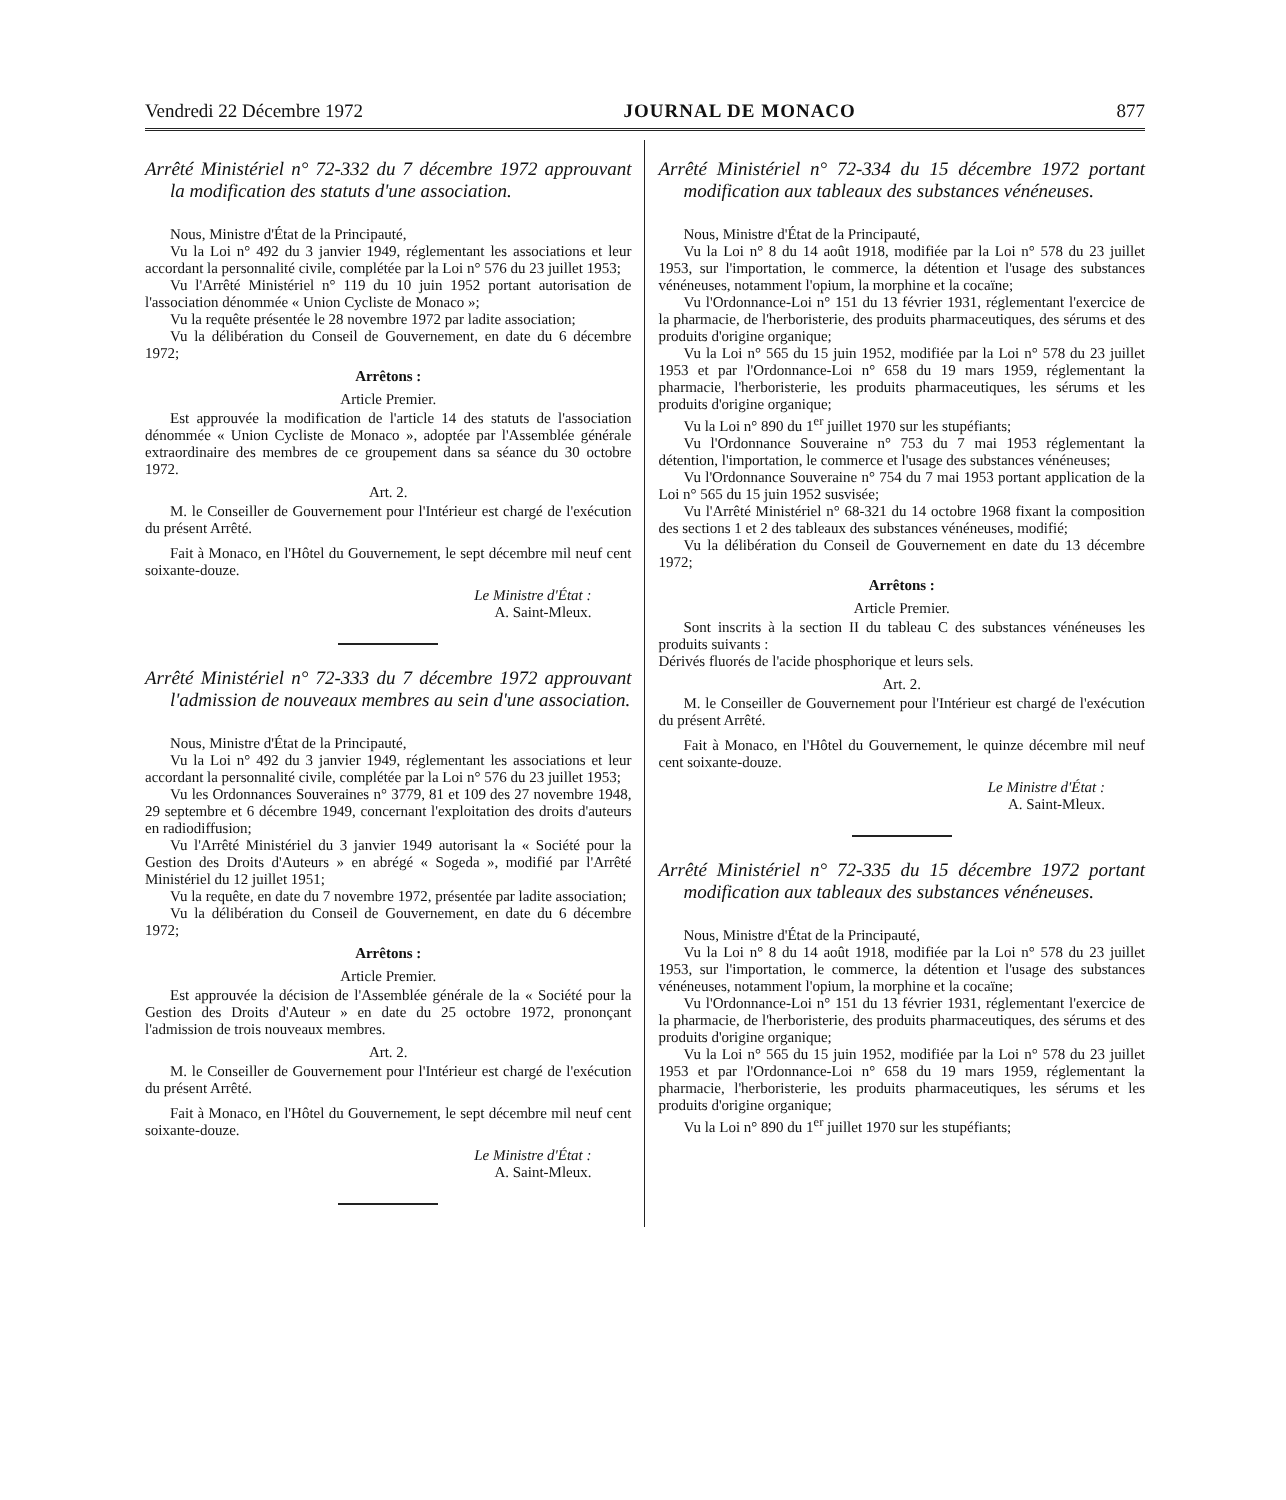Vendredi 22 Décembre 1972 JOURNAL DE MONACO 877
Arrêté Ministériel n° 72-332 du 7 décembre 1972 approuvant la modification des statuts d'une association.
Nous, Ministre d'État de la Principauté,
Vu la Loi n° 492 du 3 janvier 1949, réglementant les associations et leur accordant la personnalité civile, complétée par la Loi n° 576 du 23 juillet 1953;
Vu l'Arrêté Ministériel n° 119 du 10 juin 1952 portant autorisation de l'association dénommée « Union Cycliste de Monaco »;
Vu la requête présentée le 28 novembre 1972 par ladite association;
Vu la délibération du Conseil de Gouvernement, en date du 6 décembre 1972;
Arrêtons :
Article Premier.
Est approuvée la modification de l'article 14 des statuts de l'association dénommée « Union Cycliste de Monaco », adoptée par l'Assemblée générale extraordinaire des membres de ce groupement dans sa séance du 30 octobre 1972.
Art. 2.
M. le Conseiller de Gouvernement pour l'Intérieur est chargé de l'exécution du présent Arrêté.
Fait à Monaco, en l'Hôtel du Gouvernement, le sept décembre mil neuf cent soixante-douze.
Le Ministre d'État :
A. Saint-Mleux.
Arrêté Ministériel n° 72-333 du 7 décembre 1972 approuvant l'admission de nouveaux membres au sein d'une association.
Nous, Ministre d'État de la Principauté,
Vu la Loi n° 492 du 3 janvier 1949, réglementant les associations et leur accordant la personnalité civile, complétée par la Loi n° 576 du 23 juillet 1953;
Vu les Ordonnances Souveraines n° 3779, 81 et 109 des 27 novembre 1948, 29 septembre et 6 décembre 1949, concernant l'exploitation des droits d'auteurs en radiodiffusion;
Vu l'Arrêté Ministériel du 3 janvier 1949 autorisant la « Société pour la Gestion des Droits d'Auteurs » en abrégé « Sogeda », modifié par l'Arrêté Ministériel du 12 juillet 1951;
Vu la requête, en date du 7 novembre 1972, présentée par ladite association;
Vu la délibération du Conseil de Gouvernement, en date du 6 décembre 1972;
Arrêtons :
Article Premier.
Est approuvée la décision de l'Assemblée générale de la « Société pour la Gestion des Droits d'Auteur » en date du 25 octobre 1972, prononçant l'admission de trois nouveaux membres.
Art. 2.
M. le Conseiller de Gouvernement pour l'Intérieur est chargé de l'exécution du présent Arrêté.
Fait à Monaco, en l'Hôtel du Gouvernement, le sept décembre mil neuf cent soixante-douze.
Le Ministre d'État :
A. Saint-Mleux.
Arrêté Ministériel n° 72-334 du 15 décembre 1972 portant modification aux tableaux des substances vénéneuses.
Nous, Ministre d'État de la Principauté,
Vu la Loi n° 8 du 14 août 1918, modifiée par la Loi n° 578 du 23 juillet 1953, sur l'importation, le commerce, la détention et l'usage des substances vénéneuses, notamment l'opium, la morphine et la cocaïne;
Vu l'Ordonnance-Loi n° 151 du 13 février 1931, réglementant l'exercice de la pharmacie, de l'herboristerie, des produits pharmaceutiques, des sérums et des produits d'origine organique;
Vu la Loi n° 565 du 15 juin 1952, modifiée par la Loi n° 578 du 23 juillet 1953 et par l'Ordonnance-Loi n° 658 du 19 mars 1959, réglementant la pharmacie, l'herboristerie, les produits pharmaceutiques, les sérums et les produits d'origine organique;
Vu la Loi n° 890 du 1<sup>er</sup> juillet 1970 sur les stupéfiants;
Vu l'Ordonnance Souveraine n° 753 du 7 mai 1953 réglementant la détention, l'importation, le commerce et l'usage des substances vénéneuses;
Vu l'Ordonnance Souveraine n° 754 du 7 mai 1953 portant application de la Loi n° 565 du 15 juin 1952 susvisée;
Vu l'Arrêté Ministériel n° 68-321 du 14 octobre 1968 fixant la composition des sections 1 et 2 des tableaux des substances vénéneuses, modifié;
Vu la délibération du Conseil de Gouvernement en date du 13 décembre 1972;
Arrêtons :
Article Premier.
Sont inscrits à la section II du tableau C des substances vénéneuses les produits suivants :
Dérivés fluorés de l'acide phosphorique et leurs sels.
Art. 2.
M. le Conseiller de Gouvernement pour l'Intérieur est chargé de l'exécution du présent Arrêté.
Fait à Monaco, en l'Hôtel du Gouvernement, le quinze décembre mil neuf cent soixante-douze.
Le Ministre d'État :
A. Saint-Mleux.
Arrêté Ministériel n° 72-335 du 15 décembre 1972 portant modification aux tableaux des substances vénéneuses.
Nous, Ministre d'État de la Principauté,
Vu la Loi n° 8 du 14 août 1918, modifiée par la Loi n° 578 du 23 juillet 1953, sur l'importation, le commerce, la détention et l'usage des substances vénéneuses, notamment l'opium, la morphine et la cocaïne;
Vu l'Ordonnance-Loi n° 151 du 13 février 1931, réglementant l'exercice de la pharmacie, de l'herboristerie, des produits pharmaceutiques, des sérums et des produits d'origine organique;
Vu la Loi n° 565 du 15 juin 1952, modifiée par la Loi n° 578 du 23 juillet 1953 et par l'Ordonnance-Loi n° 658 du 19 mars 1959, réglementant la pharmacie, l'herboristerie, les produits pharmaceutiques, les sérums et les produits d'origine organique;
Vu la Loi n° 890 du 1<sup>er</sup> juillet 1970 sur les stupéfiants;